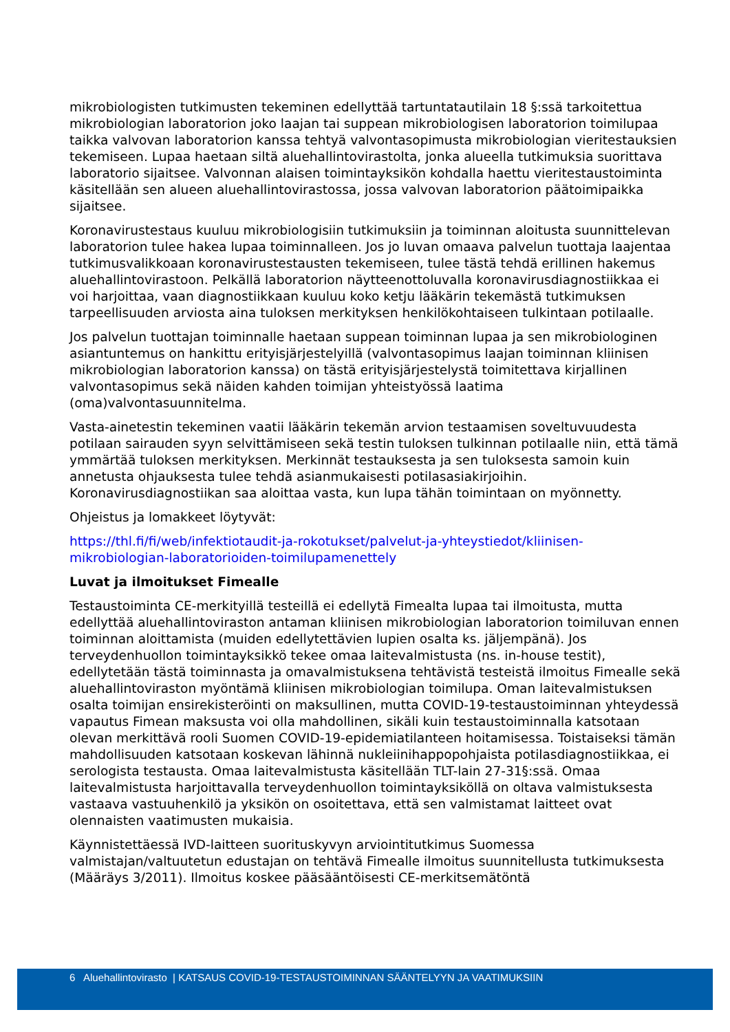mikrobiologisten tutkimusten tekeminen edellyttää tartuntatautilain 18 §:ssä tarkoitettua mikrobiologian laboratorion joko laajan tai suppean mikrobiologisen laboratorion toimilupaa taikka valvovan laboratorion kanssa tehtyä valvontasopimusta mikrobiologian vieritestauksien tekemiseen. Lupaa haetaan siltä aluehallintovirastolta, jonka alueella tutkimuksia suorittava laboratorio sijaitsee. Valvonnan alaisen toimintayksikön kohdalla haettu vieritestaustoiminta käsitellään sen alueen aluehallintovirastossa, jossa valvovan laboratorion päätoimipaikka sijaitsee.
Koronavirustestaus kuuluu mikrobiologisiin tutkimuksiin ja toiminnan aloitusta suunnittelevan laboratorion tulee hakea lupaa toiminnalleen. Jos jo luvan omaava palvelun tuottaja laajentaa tutkimusvalikkoaan koronavirustestausten tekemiseen, tulee tästä tehdä erillinen hakemus aluehallintovirastoon. Pelkällä laboratorion näytteenottoluvalla koronavirusdiagnostiikkaa ei voi harjoittaa, vaan diagnostiikkaan kuuluu koko ketju lääkärin tekemästä tutkimuksen tarpeellisuuden arviosta aina tuloksen merkityksen henkilökohtaiseen tulkintaan potilaalle.
Jos palvelun tuottajan toiminnalle haetaan suppean toiminnan lupaa ja sen mikrobiologinen asiantuntemus on hankittu erityisjärjestelyillä (valvontasopimus laajan toiminnan kliinisen mikrobiologian laboratorion kanssa) on tästä erityisjärjestelystä toimitettava kirjallinen valvontasopimus sekä näiden kahden toimijan yhteistyössä laatima (oma)valvontasuunnitelma.
Vasta-ainetestin tekeminen vaatii lääkärin tekemän arvion testaamisen soveltuvuudesta potilaan sairauden syyn selvittämiseen sekä testin tuloksen tulkinnan potilaalle niin, että tämä ymmärtää tuloksen merkityksen. Merkinnät testauksesta ja sen tuloksesta samoin kuin annetusta ohjauksesta tulee tehdä asianmukaisesti potilasasiakirjoihin. Koronavirusdiagnostiikan saa aloittaa vasta, kun lupa tähän toimintaan on myönnetty.
Ohjeistus ja lomakkeet löytyvät:
https://thl.fi/fi/web/infektiotaudit-ja-rokotukset/palvelut-ja-yhteystiedot/kliinisen-mikrobiologian-laboratorioiden-toimilupamenettely
Luvat ja ilmoitukset Fimealle
Testaustoiminta CE-merkityillä testeillä ei edellytä Fimealta lupaa tai ilmoitusta, mutta edellyttää aluehallintoviraston antaman kliinisen mikrobiologian laboratorion toimiluvan ennen toiminnan aloittamista (muiden edellytettävien lupien osalta ks. jäljempänä). Jos terveydenhuollon toimintayksikkö tekee omaa laitevalmistusta (ns. in-house testit), edellytetään tästä toiminnasta ja omavalmistuksena tehtävistä testeistä ilmoitus Fimealle sekä aluehallintoviraston myöntämä kliinisen mikrobiologian toimilupa. Oman laitevalmistuksen osalta toimijan ensirekisteröinti on maksullinen, mutta COVID-19-testaustoiminnan yhteydessä vapautus Fimean maksusta voi olla mahdollinen, sikäli kuin testaustoiminnalla katsotaan olevan merkittävä rooli Suomen COVID-19-epidemiatilanteen hoitamisessa. Toistaiseksi tämän mahdollisuuden katsotaan koskevan lähinnä nukleiinihappopohjaista potilasdiagnostiikkaa, ei serologista testausta. Omaa laitevalmistusta käsitellään TLT-lain 27-31§:ssä. Omaa laitevalmistusta harjoittavalla terveydenhuollon toimintayksiköllä on oltava valmistuksesta vastaava vastuuhenkilö ja yksikön on osoitettava, että sen valmistamat laitteet ovat olennaisten vaatimusten mukaisia.
Käynnistettäessä IVD-laitteen suorituskyvyn arviointitutkimus Suomessa valmistajan/valtuutetun edustajan on tehtävä Fimealle ilmoitus suunnitellusta tutkimuksesta (Määräys 3/2011). Ilmoitus koskee pääsääntöisesti CE-merkitsemätöntä
6 Aluehallintovirasto | KATSAUS COVID-19-TESTAUSTOIMINNAN SÄÄNTELYYN JA VAATIMUKSIIN